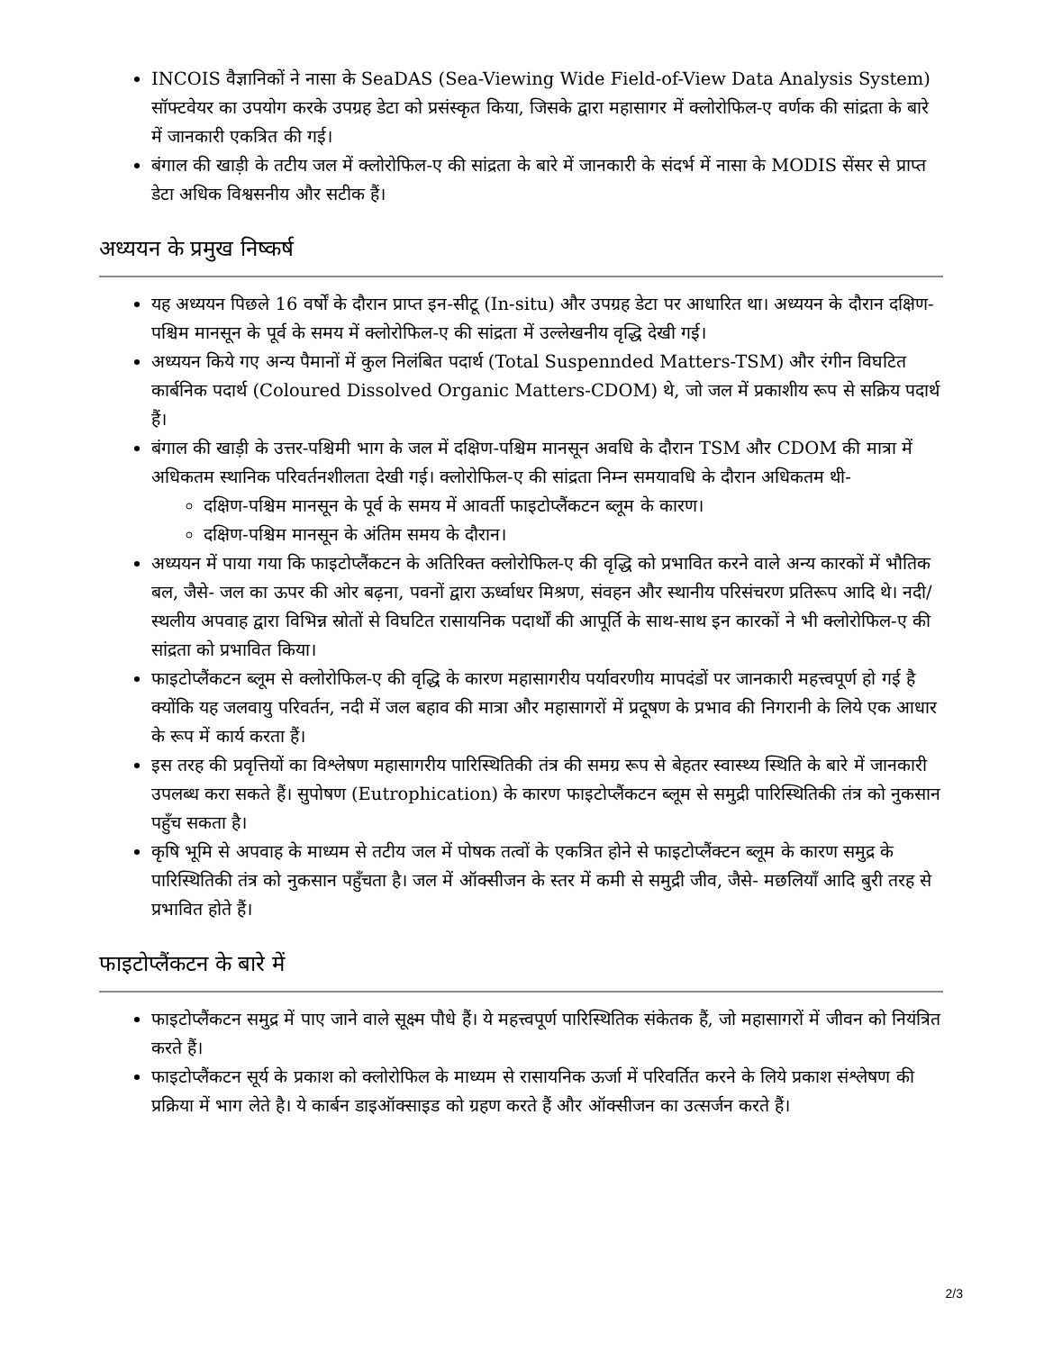INCOIS वैज्ञानिकों ने नासा के SeaDAS (Sea-Viewing Wide Field-of-View Data Analysis System) सॉफ्टवेयर का उपयोग करके उपग्रह डेटा को प्रसंस्कृत किया, जिसके द्वारा महासागर में क्लोरोफिल-ए वर्णक की सांद्रता के बारे में जानकारी एकत्रित की गई।
बंगाल की खाड़ी के तटीय जल में क्लोरोफिल-ए की सांद्रता के बारे में जानकारी के संदर्भ में नासा के MODIS सेंसर से प्राप्त डेटा अधिक विश्वसनीय और सटीक हैं।
अध्ययन के प्रमुख निष्कर्ष
यह अध्ययन पिछले 16 वर्षों के दौरान प्राप्त इन-सीटू (In-situ) और उपग्रह डेटा पर आधारित था। अध्ययन के दौरान दक्षिण-पश्चिम मानसून के पूर्व के समय में क्लोरोफिल-ए की सांद्रता में उल्लेखनीय वृद्धि देखी गई।
अध्ययन किये गए अन्य पैमानों में कुल निलंबित पदार्थ (Total Suspennded Matters-TSM) और रंगीन विघटित कार्बनिक पदार्थ (Coloured Dissolved Organic Matters-CDOM) थे, जो जल में प्रकाशीय रूप से सक्रिय पदार्थ हैं।
बंगाल की खाड़ी के उत्तर-पश्चिमी भाग के जल में दक्षिण-पश्चिम मानसून अवधि के दौरान TSM और CDOM की मात्रा में अधिकतम स्थानिक परिवर्तनशीलता देखी गई। क्लोरोफिल-ए की सांद्रता निम्न समयावधि के दौरान अधिकतम थी-
दक्षिण-पश्चिम मानसून के पूर्व के समय में आवर्ती फाइटोप्लैंकटन ब्लूम के कारण।
दक्षिण-पश्चिम मानसून के अंतिम समय के दौरान।
अध्ययन में पाया गया कि फाइटोप्लैंकटन के अतिरिक्त क्लोरोफिल-ए की वृद्धि को प्रभावित करने वाले अन्य कारकों में भौतिक बल, जैसे- जल का ऊपर की ओर बढ़ना, पवनों द्वारा ऊर्ध्वाधर मिश्रण, संवहन और स्थानीय परिसंचरण प्रतिरूप आदि थे। नदी/स्थलीय अपवाह द्वारा विभिन्न स्रोतों से विघटित रासायनिक पदार्थों की आपूर्ति के साथ-साथ इन कारकों ने भी क्लोरोफिल-ए की सांद्रता को प्रभावित किया।
फाइटोप्लैंकटन ब्लूम से क्लोरोफिल-ए की वृद्धि के कारण महासागरीय पर्यावरणीय मापदंडों पर जानकारी महत्त्वपूर्ण हो गई है क्योंकि यह जलवायु परिवर्तन, नदी में जल बहाव की मात्रा और महासागरों में प्रदूषण के प्रभाव की निगरानी के लिये एक आधार के रूप में कार्य करता हैं।
इस तरह की प्रवृत्तियों का विश्लेषण महासागरीय पारिस्थितिकी तंत्र की समग्र रूप से बेहतर स्वास्थ्य स्थिति के बारे में जानकारी उपलब्ध करा सकते हैं। सुपोषण (Eutrophication) के कारण फाइटोप्लैंकटन ब्लूम से समुद्री पारिस्थितिकी तंत्र को नुकसान पहुँच सकता है।
कृषि भूमि से अपवाह के माध्यम से तटीय जल में पोषक तत्वों के एकत्रित होने से फाइटोप्लैंक्टन ब्लूम के कारण समुद्र के पारिस्थितिकी तंत्र को नुकसान पहुँचता है। जल में ऑक्सीजन के स्तर में कमी से समुद्री जीव, जैसे- मछलियाँ आदि बुरी तरह से प्रभावित होते हैं।
फाइटोप्लैंकटन के बारे में
फाइटोप्लैंकटन समुद्र में पाए जाने वाले सूक्ष्म पौधे हैं। ये महत्त्वपूर्ण पारिस्थितिक संकेतक हैं, जो महासागरों में जीवन को नियंत्रित करते हैं।
फाइटोप्लैंकटन सूर्य के प्रकाश को क्लोरोफिल के माध्यम से रासायनिक ऊर्जा में परिवर्तित करने के लिये प्रकाश संश्लेषण की प्रक्रिया में भाग लेते है। ये कार्बन डाइऑक्साइड को ग्रहण करते हैं और ऑक्सीजन का उत्सर्जन करते हैं।
2/3